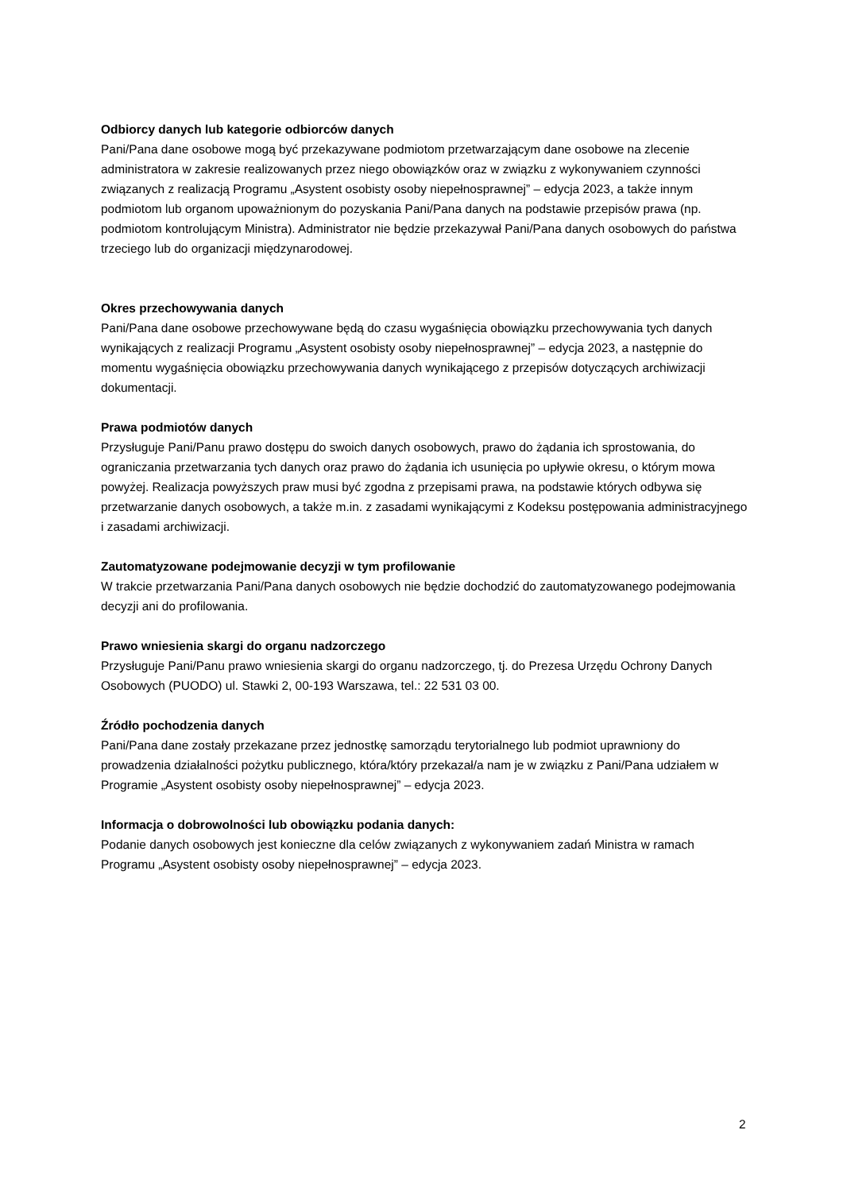Odbiorcy danych lub kategorie odbiorców danych
Pani/Pana dane osobowe mogą być przekazywane podmiotom przetwarzającym dane osobowe na zlecenie administratora w zakresie realizowanych przez niego obowiązków oraz w związku z wykonywaniem czynności związanych z realizacją Programu „Asystent osobisty osoby niepełnosprawnej” – edycja 2023, a także innym podmiotom lub organom upoważnionym do pozyskania Pani/Pana danych na podstawie przepisów prawa (np. podmiotom kontrolującym Ministra). Administrator nie będzie przekazywał Pani/Pana danych osobowych do państwa trzeciego lub do organizacji międzynarodowej.
Okres przechowywania danych
Pani/Pana dane osobowe przechowywane będą do czasu wygaśnięcia obowiązku przechowywania tych danych wynikających z realizacji Programu „Asystent osobisty osoby niepełnosprawnej” – edycja 2023, a następnie do momentu wygaśnięcia obowiązku przechowywania danych wynikającego z przepisów dotyczących archiwizacji dokumentacji.
Prawa podmiotów danych
Przysługuje Pani/Panu prawo dostępu do swoich danych osobowych, prawo do żądania ich sprostowania, do ograniczania przetwarzania tych danych oraz prawo do żądania ich usunięcia po upływie okresu, o którym mowa powyżej. Realizacja powyższych praw musi być zgodna z przepisami prawa, na podstawie których odbywa się przetwarzanie danych osobowych, a także m.in. z zasadami wynikającymi z Kodeksu postępowania administracyjnego i zasadami archiwizacji.
Zautomatyzowane podejmowanie decyzji w tym profilowanie
W trakcie przetwarzania Pani/Pana danych osobowych nie będzie dochodzić do zautomatyzowanego podejmowania decyzji ani do profilowania.
Prawo wniesienia skargi do organu nadzorczego
Przysługuje Pani/Panu prawo wniesienia skargi do organu nadzorczego, tj. do Prezesa Urzędu Ochrony Danych Osobowych (PUODO) ul. Stawki 2, 00-193 Warszawa, tel.: 22 531 03 00.
Źródło pochodzenia danych
Pani/Pana dane zostały przekazane przez jednostkę samorządu terytorialnego lub podmiot uprawniony do prowadzenia działalności pożytku publicznego, która/który przekazał/a nam je w związku z Pani/Pana udziałem w Programie „Asystent osobisty osoby niepełnosprawnej” – edycja 2023.
Informacja o dobrowolności lub obowiązku podania danych:
Podanie danych osobowych jest konieczne dla celów związanych z wykonywaniem zadań Ministra w ramach Programu „Asystent osobisty osoby niepełnosprawnej” – edycja 2023.
2